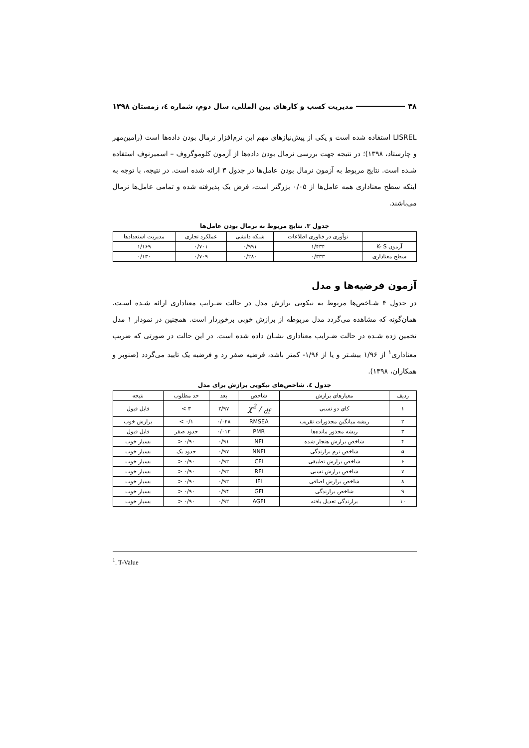۳۸ مدیریت کسب و کارهای بین المللی، سال دوم، شماره ٤، زمستان ۱۳۹۸
LISREL استفاده شده است و یکی از پیش‌نیازهای مهم این نرم‌افزار نرمال بودن داده‌ها است (رامین‌مهر و چارستاد، ۱۳۹۸)؛ در نتیجه جهت بررسی نرمال بودن داده‌ها از آزمون کلوموگروف – اسمیرنوف استفاده شـده است. نتایج مربوط به آزمون نرمال بودن عامل‌ها در جدول ۳ ارائه شده است. در نتیجه، با توجه به اینکه سطح معناداری همه عامل‌ها از ۰/۰۵ بزرگتر است، فرض یک پذیرفته شده و تمامی عامل‌ها نرمال می‌باشند.
جدول ۳. نتایج مربوط به نرمال بودن عامل‌ها
| | نوآوری در فناوری اطلاعات | شبکه دانشی | عملکرد تجاری | مدیریت استعدادها |
| --- | --- | --- | --- | --- |
| آزمون K- S | ۱/۴۳۴ | ۰/۹۹۱ | ۰/۷۰۱ | ۱/۱۶۹ |
| سطح معناداری | ۰/۳۳۳ | ۰/۲۸۰ | ۰/۷۰۹ | ۰/۱۳۰ |
آزمون فرضیه‌ها و مدل
در جدول ۴ شـاخص‌ها مربوط به نیکویی برازش مدل در حالت ضـرایب معناداری ارائه شـده اسـت. همان‌گونه که مشاهده می‌گردد مدل مربوطه از برازش خوبی برخوردار است. همچنین در نمودار ۱ مدل تخمین زده شـده در حالت ضـرایب معناداری نشـان داده شده است. در این حالت در صورتی که ضریب معناداری<sup>۱</sup> از ۱/۹۶ بیشـتر و یا از ۱/۹۶- کمتر باشد، فرضیه صفر رد و فرضیه یک تایید می‌گردد (صنوبر و همکاران، ۱۳۹۸).
جدول ٤. شاخص‌های نیکویی برازش برای مدل
| ردیف | معیارهای برازش | شاخص | بعد | حد مطلوب | نتیجه |
| --- | --- | --- | --- | --- | --- |
| ۱ | کای دو نسبی | χ2 / df | ۲/۹۷ | ۳ > | قابل قبول |
| ۲ | ریشه میانگین مجذورات تقریب | RMSEA | ۰/۰۴۸ | ۰/۱ > | برازش خوب |
| ۳ | ریشه مجذور مانده‌ها | PMR | ۰/۰۱۲ | حدود صفر | قابل قبول |
| ۴ | شاخص برازش هنجار شده | NFI | ۰/۹۱ | ۰/۹۰ < | بسیار خوب |
| ۵ | شاخص نرم برازندگی | NNFI | ۰/۹۷ | حدود یک | بسیار خوب |
| ۶ | شاخص برازش تطبیقی | CFI | ۰/۹۲ | ۰/۹۰ < | بسیار خوب |
| ۷ | شاخص برازش نسبی | RFI | ۰/۹۲ | ۰/۹۰ < | بسیار خوب |
| ۸ | شاخص برازش اضافی | IFI | ۰/۹۲ | ۰/۹۰ < | بسیار خوب |
| ۹ | شاخص برازندگی | GFI | ۰/۹۴ | ۰/۹۰ < | بسیار خوب |
| ۱۰ | برازندگی تعدیل یافته | AGFI | ۰/۹۲ | ۰/۹۰ < | بسیار خوب |
<sup>1</sup>. T-Value